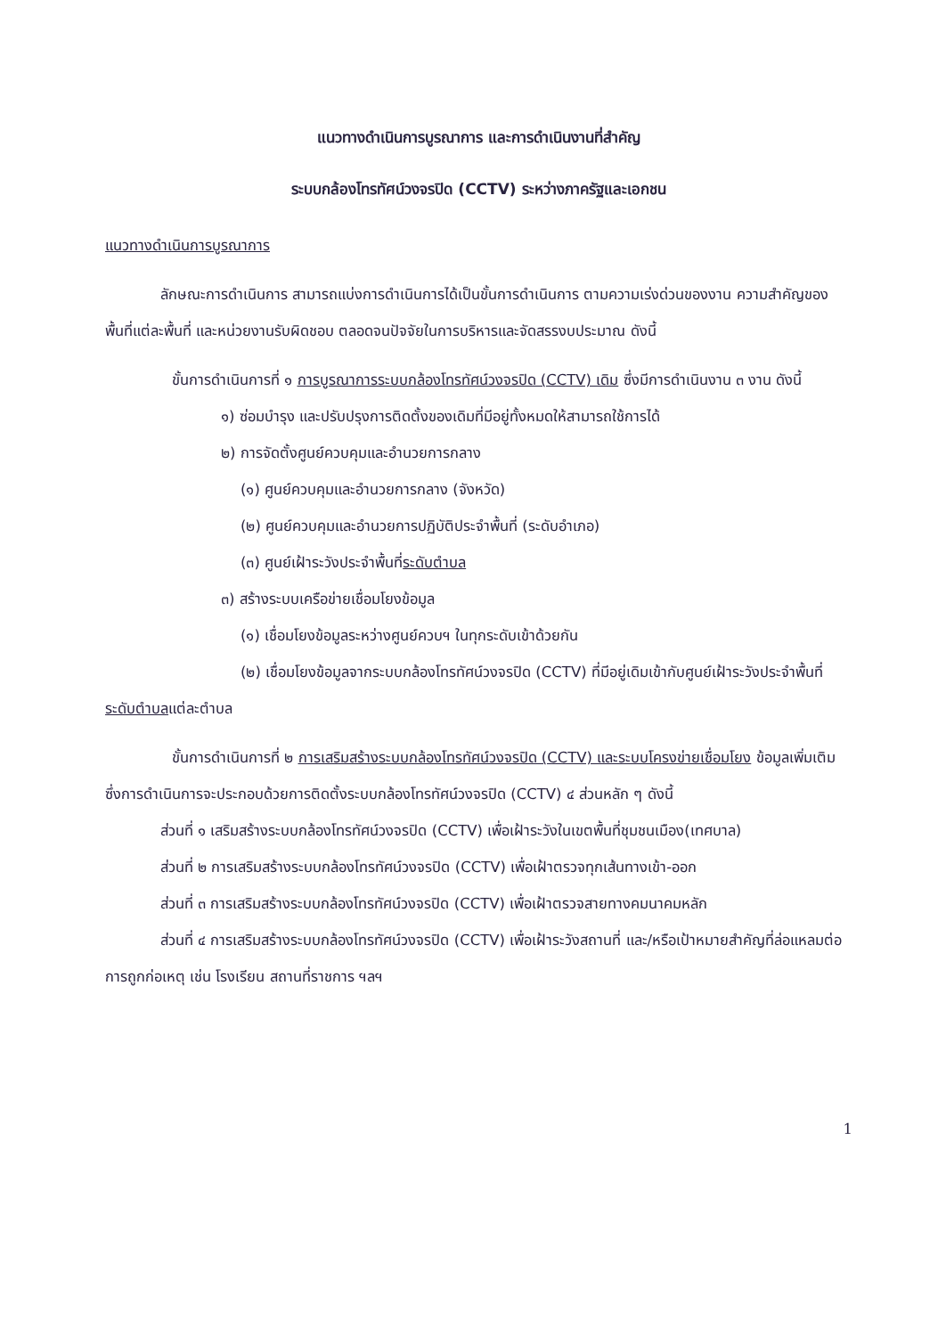แนวทางดำเนินการบูรณาการ และการดำเนินงานที่สำคัญ
ระบบกล้องโทรทัศน์วงจรปิด (CCTV) ระหว่างภาครัฐและเอกชน
แนวทางดำเนินการบูรณาการ
ลักษณะการดำเนินการ สามารถแบ่งการดำเนินการได้เป็นขั้นการดำเนินการ ตามความเร่งด่วนของงาน ความสำคัญของพื้นที่แต่ละพื้นที่ และหน่วยงานรับผิดชอบ ตลอดจนปัจจัยในการบริหารและจัดสรรงบประมาณ ดังนี้
ขั้นการดำเนินการที่ ๑ การบูรณาการระบบกล้องโทรทัศน์วงจรปิด (CCTV) เดิม ซึ่งมีการดำเนินงาน ๓ งาน ดังนี้
๑) ซ่อมบำรุง และปรับปรุงการติดตั้งของเดิมที่มีอยู่ทั้งหมดให้สามารถใช้การได้
๒) การจัดตั้งศูนย์ควบคุมและอำนวยการกลาง
(๑) ศูนย์ควบคุมและอำนวยการกลาง (จังหวัด)
(๒) ศูนย์ควบคุมและอำนวยการปฏิบัติประจำพื้นที่ (ระดับอำเภอ)
(๓) ศูนย์เฝ้าระวังประจำพื้นที่ระดับตำบล
๓) สร้างระบบเครือข่ายเชื่อมโยงข้อมูล
(๑) เชื่อมโยงข้อมูลระหว่างศูนย์ควบฯ ในทุกระดับเข้าด้วยกัน
(๒) เชื่อมโยงข้อมูลจากระบบกล้องโทรทัศน์วงจรปิด (CCTV) ที่มีอยู่เดิมเข้ากับศูนย์เฝ้าระวังประจำพื้นที่ระดับตำบลแต่ละตำบล
ขั้นการดำเนินการที่ ๒ การเสริมสร้างระบบกล้องโทรทัศน์วงจรปิด (CCTV) และระบบโครงข่ายเชื่อมโยง ข้อมูลเพิ่มเติม ซึ่งการดำเนินการจะประกอบด้วยการติดตั้งระบบกล้องโทรทัศน์วงจรปิด (CCTV) ๔ ส่วนหลัก ๆ ดังนี้
ส่วนที่ ๑ เสริมสร้างระบบกล้องโทรทัศน์วงจรปิด (CCTV) เพื่อเฝ้าระวังในเขตพื้นที่ชุมชนเมือง(เทศบาล)
ส่วนที่ ๒ การเสริมสร้างระบบกล้องโทรทัศน์วงจรปิด (CCTV) เพื่อเฝ้าตรวจทุกเส้นทางเข้า-ออก
ส่วนที่ ๓ การเสริมสร้างระบบกล้องโทรทัศน์วงจรปิด (CCTV) เพื่อเฝ้าตรวจสายทางคมนาคมหลัก
ส่วนที่ ๔ การเสริมสร้างระบบกล้องโทรทัศน์วงจรปิด (CCTV) เพื่อเฝ้าระวังสถานที่ และ/หรือเป้าหมายสำคัญที่ล่อแหลมต่อการถูกก่อเหตุ เช่น โรงเรียน สถานที่ราชการ ฯลฯ
1